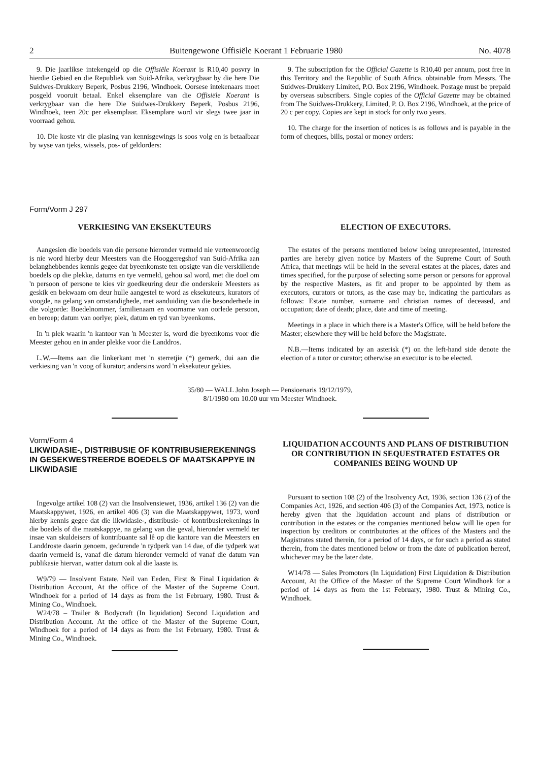2 Buitengewone Offisiële Koerant 1 Februarie 1980 No. 4078
9. Die jaarlikse intekengeld op die Offisiële Koerant is R10,40 posvry in hierdie Gebied en die Republiek van Suid-Afrika, verkrygbaar by die here Die Suidwes-Drukkery Beperk, Posbus 2196, Windhoek. Oorsese intekenaars moet posgeld vooruit betaal. Enkel eksemplare van die Offisiële Koerant is verkrygbaar van die here Die Suidwes-Drukkery Beperk, Posbus 2196, Windhoek, teen 20c per eksemplaar. Eksemplare word vir slegs twee jaar in voorraad gehou.
10. Die koste vir die plasing van kennisgewings is soos volg en is betaalbaar by wyse van tjeks, wissels, pos- of geldorders:
9. The subscription for the Official Gazette is R10,40 per annum, post free in this Territory and the Republic of South Africa, obtainable from Messrs. The Suidwes-Drukkery Limited, P.O. Box 2196, Windhoek. Postage must be prepaid by overseas subscribers. Single copies of the Official Gazette may be obtained from The Suidwes-Drukkery, Limited, P. O. Box 2196, Windhoek, at the price of 20 c per copy. Copies are kept in stock for only two years.
10. The charge for the insertion of notices is as follows and is payable in the form of cheques, bills, postal or money orders:
Form/Vorm J 297
VERKIESING VAN EKSEKUTEURS
Aangesien die boedels van die persone hieronder vermeld nie verteenwoordig is nie word hierby deur Meesters van die Hooggeregshof van Suid-Afrika aan belanghebbendes kennis gegee dat byeenkomste ten opsigte van die verskillende boedels op die plekke, datums en tye vermeld, gehou sal word, met die doel om 'n persoon of persone te kies vir goedkeuring deur die onderskeie Meesters as geskik en bekwaam om deur hulle aangestel te word as eksekuteurs, kurators of voogde, na gelang van omstandighede, met aanduiding van die besonderhede in die volgorde: Boedelnommer, familienaam en voorname van oorlede persoon, en beroep; datum van oorlye; plek, datum en tyd van byeenkoms.
In 'n plek waarin 'n kantoor van 'n Meester is, word die byeenkoms voor die Meester gehou en in ander plekke voor die Landdros.
L.W.—Items aan die linkerkant met 'n sterretjie (*) gemerk, dui aan die verkiesing van 'n voog of kurator; andersins word 'n eksekuteur gekies.
ELECTION OF EXECUTORS.
The estates of the persons mentioned below being unrepresented, interested parties are hereby given notice by Masters of the Supreme Court of South Africa, that meetings will be held in the several estates at the places, dates and times specified, for the purpose of selecting some person or persons for approval by the respective Masters, as fit and proper to be appointed by them as executors, curators or tutors, as the case may be, indicating the particulars as follows: Estate number, surname and christian names of deceased, and occupation; date of death; place, date and time of meeting.
Meetings in a place in which there is a Master's Office, will be held before the Master; elsewhere they will be held before the Magistrate.
N.B.—Items indicated by an asterisk (*) on the left-hand side denote the election of a tutor or curator; otherwise an executor is to be elected.
35/80 — WALL John Joseph — Pensioenaris 19/12/1979,
8/1/1980 om 10.00 uur vm Meester Windhoek.
Vorm/Form 4
LIKWIDASIE-, DISTRIBUSIE OF KONTRIBUSIEREKENINGS IN GESEKWESTREERDE BOEDELS OF MAATSKAPPYE IN LIKWIDASIE
Ingevolge artikel 108 (2) van die Insolvensiewet, 1936, artikel 136 (2) van die Maatskappywet, 1926, en artikel 406 (3) van die Maatskappywet, 1973, word hierby kennis gegee dat die likwidasie-, distribusie- of kontribusierekenings in die boedels of die maatskappye, na gelang van die geval, hieronder vermeld ter insae van skuldeisers of kontribuante sal lê op die kantore van die Meesters en Landdroste daarin genoem, gedurende 'n tydperk van 14 dae, of die tydperk wat daarin vermeld is, vanaf die datum hieronder vermeld of vanaf die datum van publikasie hiervan, watter datum ook al die laaste is.
W9/79 — Insolvent Estate. Neil van Eeden, First & Final Liquidation & Distribution Account, At the office of the Master of the Supreme Court. Windhoek for a period of 14 days as from the 1st February, 1980. Trust & Mining Co., Windhoek.
W24/78 – Trailer & Bodycraft (In liquidation) Second Liquidation and Distribution Account. At the office of the Master of the Supreme Court, Windhoek for a period of 14 days as from the 1st February, 1980. Trust & Mining Co., Windhoek.
LIQUIDATION ACCOUNTS AND PLANS OF DISTRIBUTION OR CONTRIBUTION IN SEQUESTRATED ESTATES OR COMPANIES BEING WOUND UP
Pursuant to section 108 (2) of the Insolvency Act, 1936, section 136 (2) of the Companies Act, 1926, and section 406 (3) of the Companies Act, 1973, notice is hereby given that the liquidation account and plans of distribution or contribution in the estates or the companies mentioned below will lie open for inspection by creditors or contributories at the offices of the Masters and the Magistrates stated therein, for a period of 14 days, or for such a period as stated therein, from the dates mentioned below or from the date of publication hereof, whichever may be the later date.
W14/78 — Sales Promotors (In Liquidation) First Liquidation & Distribution Account, At the Office of the Master of the Supreme Court Windhoek for a period of 14 days as from the 1st February, 1980. Trust & Mining Co., Windhoek.